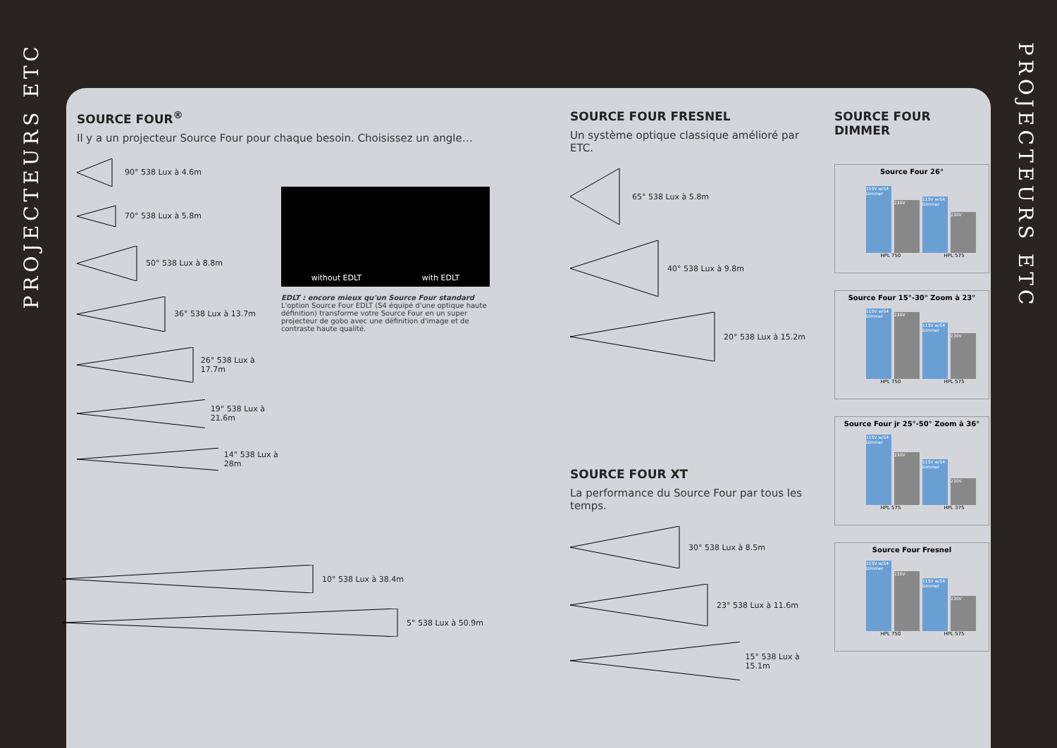PROJECTEURS ETC
PROJECTEURS ETC
SOURCE FOUR<sup>®</sup>
Il y a un projecteur Source Four pour chaque besoin. Choisissez un angle…
90° 538 Lux à 4.6m
70° 538 Lux à 5.8m
50° 538 Lux à 8.8m
36° 538 Lux à 13.7m
26° 538 Lux à 17.7m
19° 538 Lux à 21.6m
14° 538 Lux à 28m
without EDLT with EDLT
EDLT : encore mieux qu'un Source Four standard
L'option Source Four EDLT (S4 équipé d'une optique haute définition) transforme votre Source Four en un super projecteur de gobo avec une définition d'image et de contraste haute qualité.
10° 538 Lux à 38.4m
5° 538 Lux à 50.9m
SOURCE FOUR FRESNEL
Un système optique classique amélioré par ETC.
65° 538 Lux à 5.8m
40° 538 Lux à 9.8m
20° 538 Lux à 15.2m
SOURCE FOUR XT
La performance du Source Four par tous les temps.
30° 538 Lux à 8.5m
23° 538 Lux à 11.6m
15° 538 Lux à 15.1m
SOURCE FOUR DIMMER
Source Four 26°
115V w/S4 Dimmer
230V
115V w/S4 Dimmer
230V
HPL 750 HPL 575
Source Four 15°-30° Zoom à 23°
115V w/S4 Dimmer
230V
115V w/S4 Dimmer
230V
HPL 750 HPL 575
Source Four jr 25°-50° Zoom à 36°
115V w/S4 Dimmer
230V
115V w/S4 Dimmer
230V
HPL 575 HPL 375
Source Four Fresnel
115V w/S4 Dimmer
230V
115V w/S4 Dimmer
230V
HPL 750 HPL 575